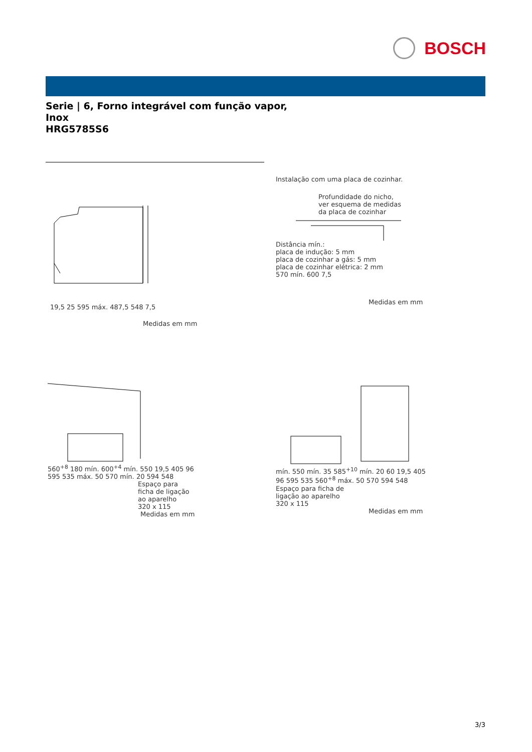BOSCH
Serie | 6, Forno integrável com função vapor,
Inox
HRG5785S6
19,5 25 595 máx. 487,5 548 7,5
Medidas em mm
Instalação com uma placa de cozinhar.
Profundidade do nicho,
ver esquema de medidas
da placa de cozinhar
Distância mín.:
placa de indução: 5 mm
placa de cozinhar a gás: 5 mm
placa de cozinhar elétrica: 2 mm
570 mín. 600 7,5
Medidas em mm
560<sup>+8</sup> 180 mín. 600<sup>+4</sup> mín. 550 19,5 405 96 595 535 máx. 50 570 mín. 20 594 548
Espaço para
ficha de ligação
ao aparelho
320 x 115
Medidas em mm
mín. 550 mín. 35 585<sup>+10</sup> mín. 20 60 19,5 405 96 595 535 560<sup>+8</sup> máx. 50 570 594 548
Espaço para ficha de
ligação ao aparelho
320 x 115
Medidas em mm
3/3